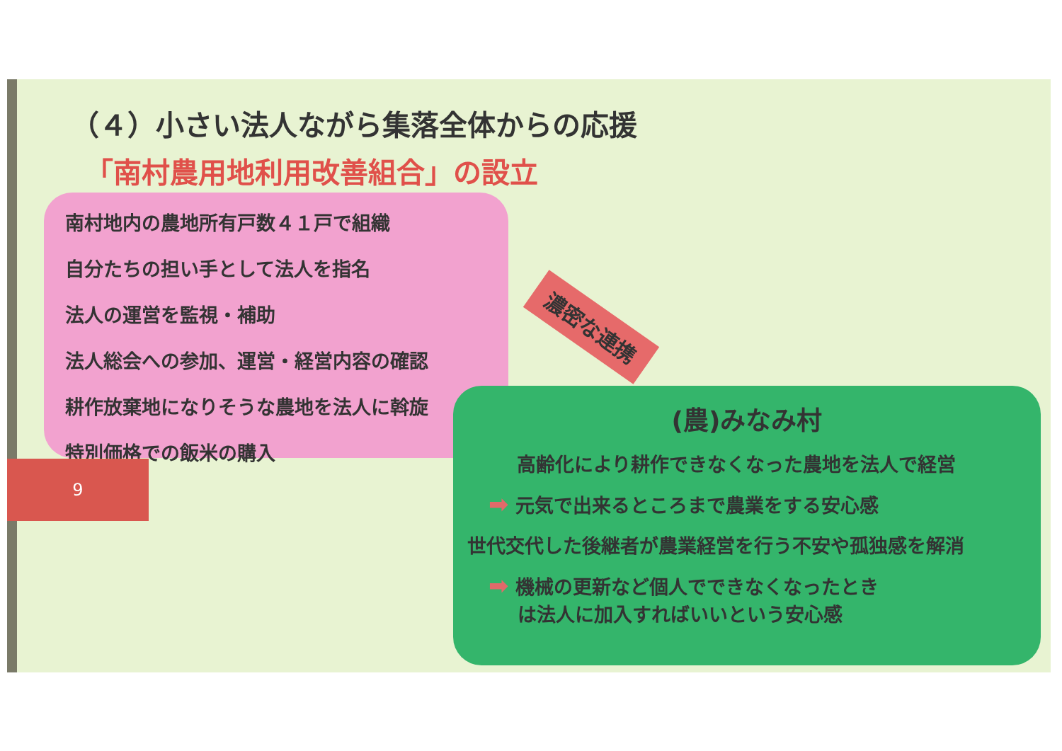（４）小さい法人ながら集落全体からの応援
「南村農用地利用改善組合」の設立
南村地内の農地所有戸数４１戸で組織
自分たちの担い手として法人を指名
法人の運営を監視・補助
法人総会への参加、運営・経営内容の確認
耕作放棄地になりそうな農地を法人に斡旋
特別価格での飯米の購入
濃密な連携
9
(農)みなみ村
高齢化により耕作できなくなった農地を法人で経営
➡ 元気で出来るところまで農業をする安心感
世代交代した後継者が農業経営を行う不安や孤独感を解消
➡ 機械の更新など個人でできなくなったとき
  は法人に加入すればいいという安心感